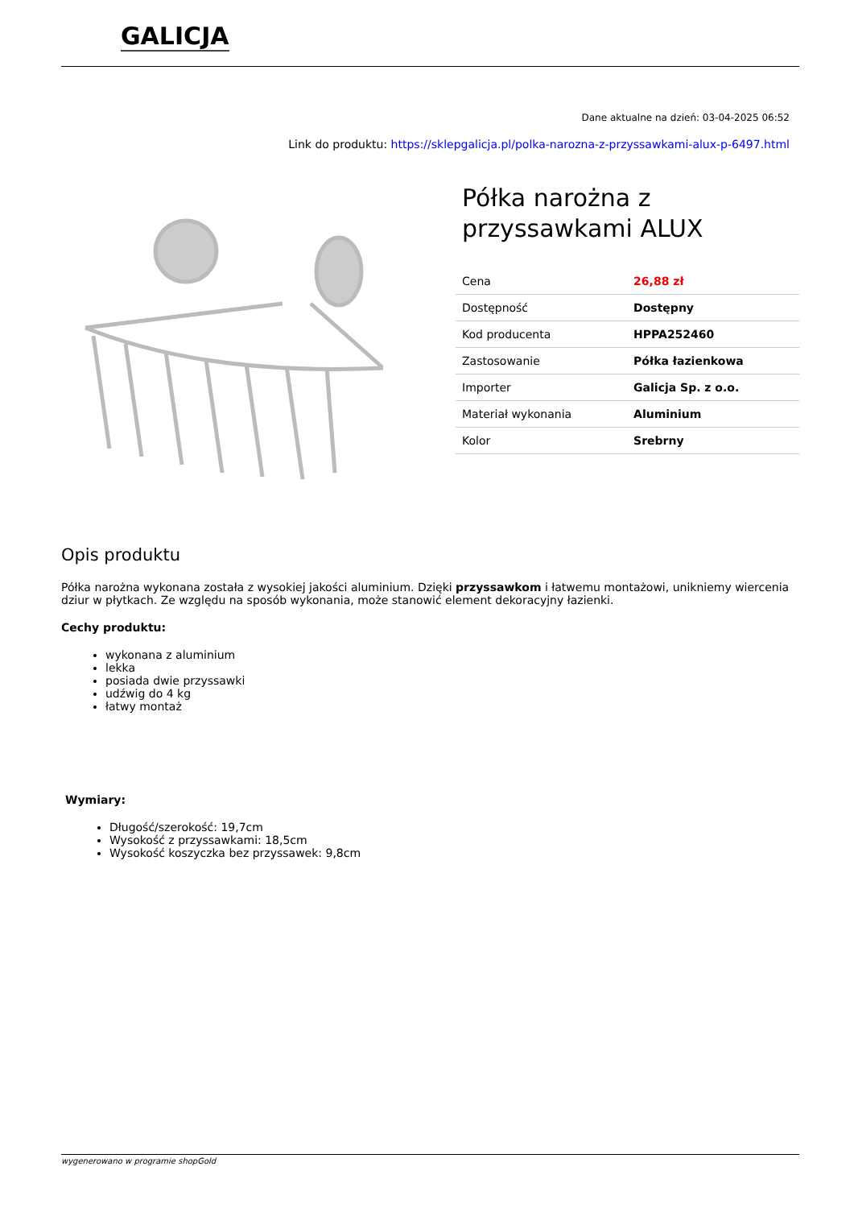GALICJA
Dane aktualne na dzień: 03-04-2025 06:52
Link do produktu: https://sklepgalicja.pl/polka-narozna-z-przyssawkami-alux-p-6497.html
Półka narożna z przyssawkami ALUX
| Cena | 26,88 zł |
| Dostępność | Dostępny |
| Kod producenta | HPPA252460 |
| Zastosowanie | Półka łazienkowa |
| Importer | Galicja Sp. z o.o. |
| Materiał wykonania | Aluminium |
| Kolor | Srebrny |
Opis produktu
Półka narożna wykonana została z wysokiej jakości aluminium. Dzięki przyssawkom i łatwemu montażowi, unikniemy wiercenia dziur w płytkach. Ze względu na sposób wykonania, może stanowić element dekoracyjny łazienki.
Cechy produktu:
wykonana z aluminium
lekka
posiada dwie przyssawki
udźwig do 4 kg
łatwy montaż
Wymiary:
Długość/szerokość: 19,7cm
Wysokość z przyssawkami: 18,5cm
Wysokość koszyczka bez przyssawek: 9,8cm
wygenerowano w programie shopGold